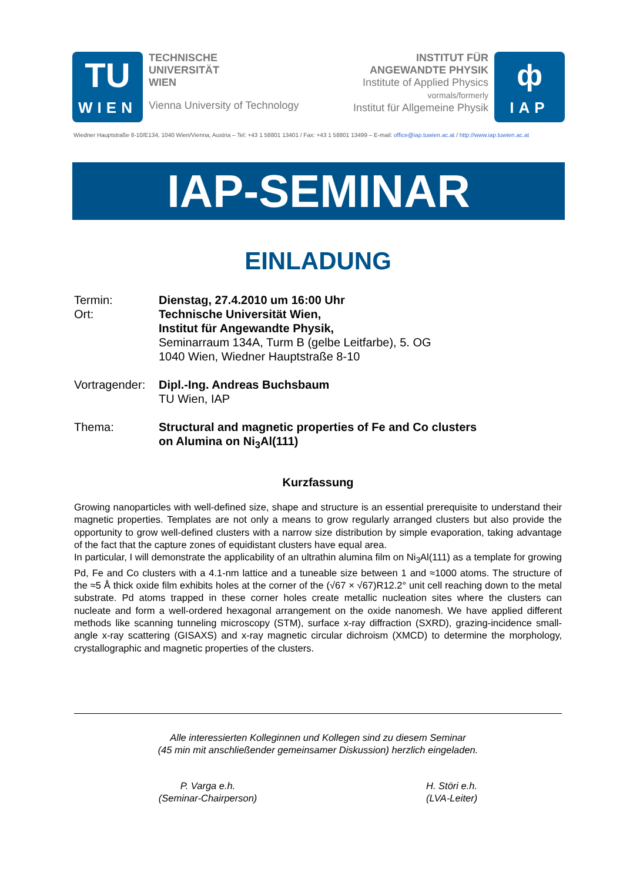TU
WIEN
TECHNISCHE
UNIVERSITÄT
WIEN
Vienna University of Technology
INSTITUT FÜR
ANGEWANDTE PHYSIK
Institute of Applied Physics
vormals/formerly
Institut für Allgemeine Physik
ф
IAP
Wiedner Hauptstraße 8-10/E134, 1040 Wien/Vienna, Austria – Tel: +43 1 58801 13401 / Fax: +43 1 58801 13499 – E-mail: office@iap.tuwien.ac.at / http://www.iap.tuwien.ac.at
IAP-SEMINAR
EINLADUNG
Termin: Dienstag, 27.4.2010 um 16:00 Uhr
Ort: Technische Universität Wien,
Institut für Angewandte Physik,
Seminarraum 134A, Turm B (gelbe Leitfarbe), 5. OG
1040 Wien, Wiedner Hauptstraße 8-10
Vortragender:
Dipl.-Ing. Andreas Buchsbaum
TU Wien, IAP
Thema: Structural and magnetic properties of Fe and Co clusters
on Alumina on Ni<sub>3</sub>Al(111)
Kurzfassung
Growing nanoparticles with well-defined size, shape and structure is an essential prerequisite to understand their magnetic properties. Templates are not only a means to grow regularly arranged clusters but also provide the opportunity to grow well-defined clusters with a narrow size distribution by simple evaporation, taking advantage of the fact that the capture zones of equidistant clusters have equal area.
In particular, I will demonstrate the applicability of an ultrathin alumina film on Ni<sub>3</sub>Al(111) as a template for growing Pd, Fe and Co clusters with a 4.1-nm lattice and a tuneable size between 1 and ≈1000 atoms. The structure of the ≈5 Å thick oxide film exhibits holes at the corner of the (√67 × √67)R12.2° unit cell reaching down to the metal substrate. Pd atoms trapped in these corner holes create metallic nucleation sites where the clusters can nucleate and form a well-ordered hexagonal arrangement on the oxide nanomesh. We have applied different methods like scanning tunneling microscopy (STM), surface x-ray diffraction (SXRD), grazing-incidence small-angle x-ray scattering (GISAXS) and x-ray magnetic circular dichroism (XMCD) to determine the morphology, crystallographic and magnetic properties of the clusters.
Alle interessierten Kolleginnen und Kollegen sind zu diesem Seminar
(45 min mit anschließender gemeinsamer Diskussion) herzlich eingeladen.
P. Varga e.h.
(Seminar-Chairperson) H. Störi e.h.
(LVA-Leiter)